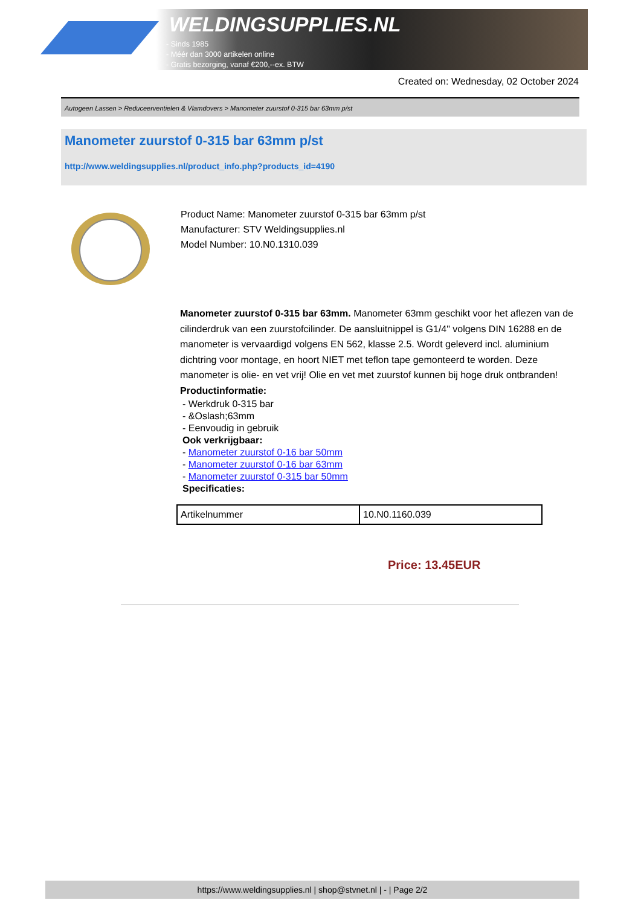WELDINGSUPPLIES.NL
- Sinds 1985
- Méér dan 3000 artikelen online
- Gratis bezorging, vanaf €200,--ex. BTW
Created on: Wednesday, 02 October 2024
Autogeen Lassen > Reduceerventielen & Vlamdovers > Manometer zuurstof 0-315 bar 63mm p/st
Manometer zuurstof 0-315 bar 63mm p/st
http://www.weldingsupplies.nl/product_info.php?products_id=4190
Product Name: Manometer zuurstof 0-315 bar 63mm p/st
Manufacturer: STV Weldingsupplies.nl
Model Number: 10.N0.1310.039
Manometer zuurstof 0-315 bar 63mm. Manometer 63mm geschikt voor het aflezen van de cilinderdruk van een zuurstofcilinder. De aansluitnippel is G1/4" volgens DIN 16288 en de manometer is vervaardigd volgens EN 562, klasse 2.5. Wordt geleverd incl. aluminium dichtring voor montage, en hoort NIET met teflon tape gemonteerd te worden. Deze manometer is olie- en vet vrij! Olie en vet met zuurstof kunnen bij hoge druk ontbranden!
Productinformatie:
- Werkdruk 0-315 bar
- &Oslash;63mm
- Eenvoudig in gebruik
Ook verkrijgbaar:
- Manometer zuurstof 0-16 bar 50mm
- Manometer zuurstof 0-16 bar 63mm
- Manometer zuurstof 0-315 bar 50mm
Specificaties:
| Artikelnummer | 10.N0.1160.039 |
Price: 13.45EUR
https://www.weldingsupplies.nl | shop@stvnet.nl | - | Page 2/2